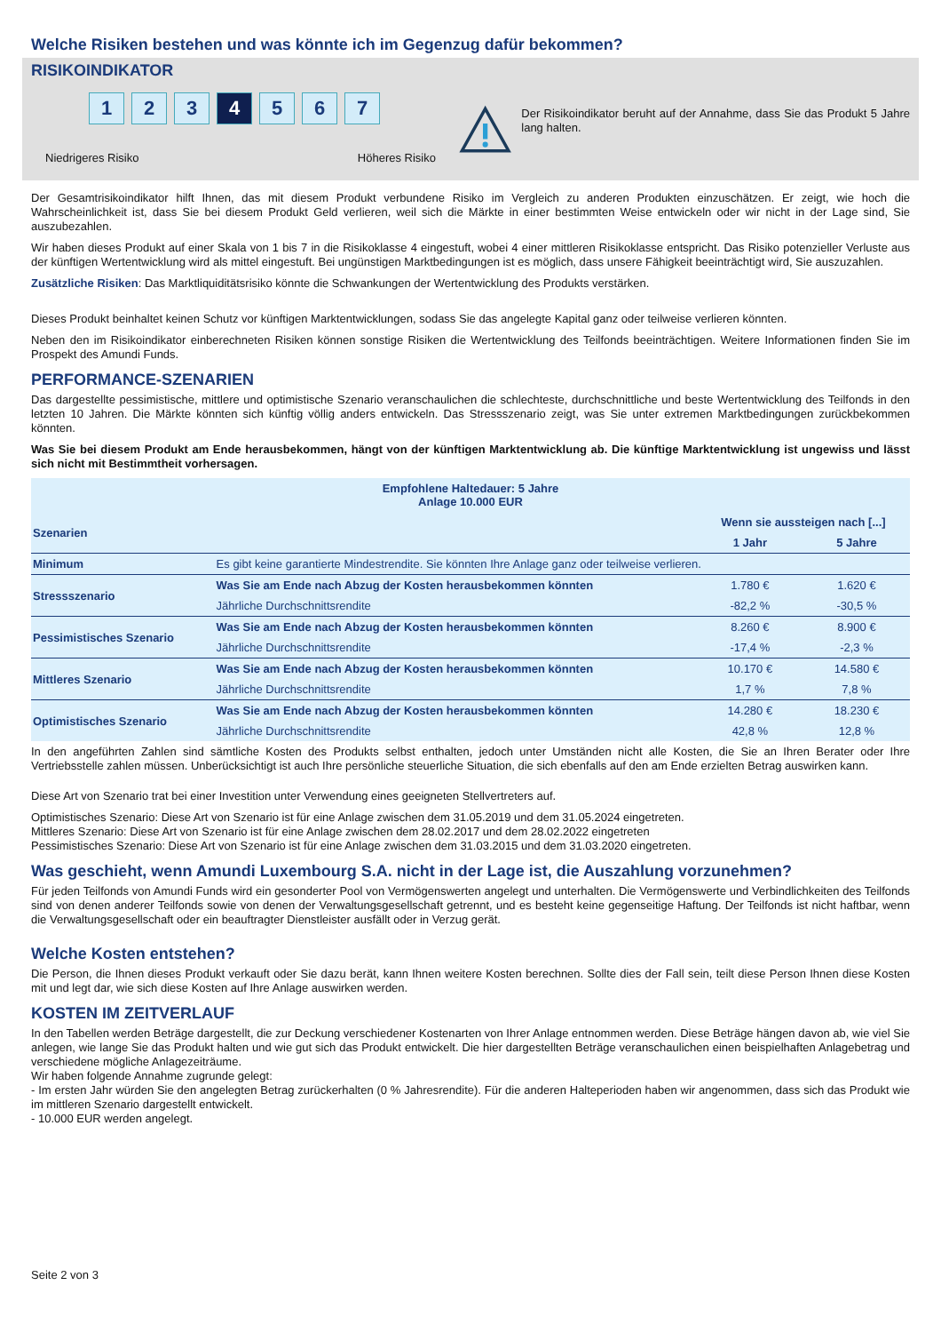Welche Risiken bestehen und was könnte ich im Gegenzug dafür bekommen?
RISIKOINDIKATOR
1 2 3 4 5 6 7
Niedrigeres Risiko Höheres Risiko
Der Risikoindikator beruht auf der Annahme, dass Sie das Produkt 5 Jahre lang halten.
Der Gesamtrisikoindikator hilft Ihnen, das mit diesem Produkt verbundene Risiko im Vergleich zu anderen Produkten einzuschätzen. Er zeigt, wie hoch die Wahrscheinlichkeit ist, dass Sie bei diesem Produkt Geld verlieren, weil sich die Märkte in einer bestimmten Weise entwickeln oder wir nicht in der Lage sind, Sie auszubezahlen.
Wir haben dieses Produkt auf einer Skala von 1 bis 7 in die Risikoklasse 4 eingestuft, wobei 4 einer mittleren Risikoklasse entspricht. Das Risiko potenzieller Verluste aus der künftigen Wertentwicklung wird als mittel eingestuft. Bei ungünstigen Marktbedingungen ist es möglich, dass unsere Fähigkeit beeinträchtigt wird, Sie auszuzahlen.
Zusätzliche Risiken: Das Marktliquiditätsrisiko könnte die Schwankungen der Wertentwicklung des Produkts verstärken.
Dieses Produkt beinhaltet keinen Schutz vor künftigen Marktentwicklungen, sodass Sie das angelegte Kapital ganz oder teilweise verlieren könnten.
Neben den im Risikoindikator einberechneten Risiken können sonstige Risiken die Wertentwicklung des Teilfonds beeinträchtigen. Weitere Informationen finden Sie im Prospekt des Amundi Funds.
PERFORMANCE-SZENARIEN
Das dargestellte pessimistische, mittlere und optimistische Szenario veranschaulichen die schlechteste, durchschnittliche und beste Wertentwicklung des Teilfonds in den letzten 10 Jahren. Die Märkte könnten sich künftig völlig anders entwickeln. Das Stressszenario zeigt, was Sie unter extremen Marktbedingungen zurückbekommen könnten.
Was Sie bei diesem Produkt am Ende herausbekommen, hängt von der künftigen Marktentwicklung ab. Die künftige Marktentwicklung ist ungewiss und lässt sich nicht mit Bestimmtheit vorhersagen.
| Empfohlene Haltedauer: 5 Jahre Anlage 10.000 EUR | | | |
| --- | --- | --- | --- |
| Szenarien | | Wenn sie aussteigen nach [...] | |
| | | 1 Jahr | 5 Jahre |
| Minimum | Es gibt keine garantierte Mindestrendite. Sie könnten Ihre Anlage ganz oder teilweise verlieren. | | |
| Stressszenario | Was Sie am Ende nach Abzug der Kosten herausbekommen könnten | 1.780 € | 1.620 € |
| | Jährliche Durchschnittsrendite | -82,2 % | -30,5 % |
| Pessimistisches Szenario | Was Sie am Ende nach Abzug der Kosten herausbekommen könnten | 8.260 € | 8.900 € |
| | Jährliche Durchschnittsrendite | -17,4 % | -2,3 % |
| Mittleres Szenario | Was Sie am Ende nach Abzug der Kosten herausbekommen könnten | 10.170 € | 14.580 € |
| | Jährliche Durchschnittsrendite | 1,7 % | 7,8 % |
| Optimistisches Szenario | Was Sie am Ende nach Abzug der Kosten herausbekommen könnten | 14.280 € | 18.230 € |
| | Jährliche Durchschnittsrendite | 42,8 % | 12,8 % |
In den angeführten Zahlen sind sämtliche Kosten des Produkts selbst enthalten, jedoch unter Umständen nicht alle Kosten, die Sie an Ihren Berater oder Ihre Vertriebsstelle zahlen müssen. Unberücksichtigt ist auch Ihre persönliche steuerliche Situation, die sich ebenfalls auf den am Ende erzielten Betrag auswirken kann.
Diese Art von Szenario trat bei einer Investition unter Verwendung eines geeigneten Stellvertreters auf.
Optimistisches Szenario: Diese Art von Szenario ist für eine Anlage zwischen dem 31.05.2019 und dem 31.05.2024 eingetreten.
Mittleres Szenario: Diese Art von Szenario ist für eine Anlage zwischen dem 28.02.2017 und dem 28.02.2022 eingetreten
Pessimistisches Szenario: Diese Art von Szenario ist für eine Anlage zwischen dem 31.03.2015 und dem 31.03.2020 eingetreten.
Was geschieht, wenn Amundi Luxembourg S.A. nicht in der Lage ist, die Auszahlung vorzunehmen?
Für jeden Teilfonds von Amundi Funds wird ein gesonderter Pool von Vermögenswerten angelegt und unterhalten. Die Vermögenswerte und Verbindlichkeiten des Teilfonds sind von denen anderer Teilfonds sowie von denen der Verwaltungsgesellschaft getrennt, und es besteht keine gegenseitige Haftung. Der Teilfonds ist nicht haftbar, wenn die Verwaltungsgesellschaft oder ein beauftragter Dienstleister ausfällt oder in Verzug gerät.
Welche Kosten entstehen?
Die Person, die Ihnen dieses Produkt verkauft oder Sie dazu berät, kann Ihnen weitere Kosten berechnen. Sollte dies der Fall sein, teilt diese Person Ihnen diese Kosten mit und legt dar, wie sich diese Kosten auf Ihre Anlage auswirken werden.
KOSTEN IM ZEITVERLAUF
In den Tabellen werden Beträge dargestellt, die zur Deckung verschiedener Kostenarten von Ihrer Anlage entnommen werden. Diese Beträge hängen davon ab, wie viel Sie anlegen, wie lange Sie das Produkt halten und wie gut sich das Produkt entwickelt. Die hier dargestellten Beträge veranschaulichen einen beispielhaften Anlagebetrag und verschiedene mögliche Anlagezeiträume.
Wir haben folgende Annahme zugrunde gelegt:
- Im ersten Jahr würden Sie den angelegten Betrag zurückerhalten (0 % Jahresrendite). Für die anderen Halteperioden haben wir angenommen, dass sich das Produkt wie im mittleren Szenario dargestellt entwickelt.
- 10.000 EUR werden angelegt.
Seite 2 von 3